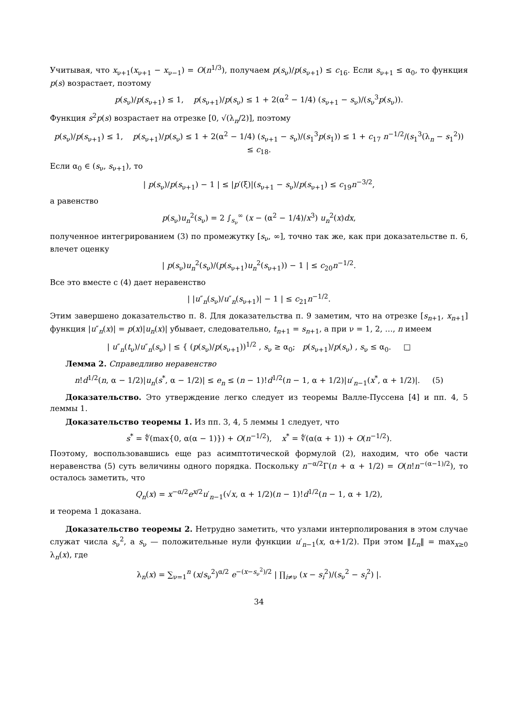Учитывая, что x<sub>ν+1</sub>(x<sub>ν+1</sub> − x<sub>ν−1</sub>) = O(n<sup>1/3</sup>), получаем p(s<sub>ν</sub>)/p(s<sub>ν+1</sub>) ≤ c<sub>16</sub>. Если s<sub>ν+1</sub> ≤ α<sub>0</sub>, то функция p(s) возрастает, поэтому
p(s<sub>ν</sub>)/p(s<sub>ν+1</sub>) ≤ 1, p(s<sub>ν+1</sub>)/p(s<sub>ν</sub>) ≤ 1 + 2(α<sup>2</sup> − 1/4) (s<sub>ν+1</sub> − s<sub>ν</sub>)/(s<sub>ν</sub><sup>3</sup>p(s<sub>ν</sub>)).
Функция s<sup>2</sup>p(s) возрастает на отрезке [0, √(λ<sub>n</sub>/2)], поэтому
p(s<sub>ν</sub>)/p(s<sub>ν+1</sub>) ≤ 1, p(s<sub>ν+1</sub>)/p(s<sub>ν</sub>) ≤ 1 + 2(α<sup>2</sup> − 1/4) (s<sub>ν+1</sub> − s<sub>ν</sub>)/(s<sub>1</sub><sup>3</sup>p(s<sub>1</sub>)) ≤ 1 + c<sub>17</sub> n<sup>−1/2</sup>/(s<sub>1</sub><sup>3</sup>(λ<sub>n</sub> − s<sub>1</sub><sup>2</sup>)) ≤ c<sub>18</sub>.
Если α<sub>0</sub> ∈ (s<sub>ν</sub>, s<sub>ν+1</sub>), то
| p(s<sub>ν</sub>)/p(s<sub>ν+1</sub>) − 1 | ≤ |p′(ξ)|(s<sub>ν+1</sub> − s<sub>ν</sub>)/p(s<sub>ν+1</sub>) ≤ c<sub>19</sub>n<sup>−3/2</sup>,
а равенство
p(s<sub>ν</sub>)u<sub>n</sub><sup>2</sup>(s<sub>ν</sub>) = 2 ∫<sub>s<sub>ν</sub></sub><sup>∞</sup> (x − (α<sup>2</sup> − 1/4)/x<sup>3</sup>) u<sub>n</sub><sup>2</sup>(x)dx,
полученное интегрированием (3) по промежутку [s<sub>ν</sub>, ∞], точно так же, как при доказательстве п. 6, влечет оценку
| p(s<sub>ν</sub>)u<sub>n</sub><sup>2</sup>(s<sub>ν</sub>)/(p(s<sub>ν+1</sub>)u<sub>n</sub><sup>2</sup>(s<sub>ν+1</sub>)) − 1 | ≤ c<sub>20</sub>n<sup>−1/2</sup>.
Все это вместе с (4) дает неравенство
| |u″<sub>n</sub>(s<sub>ν</sub>)/u″<sub>n</sub>(s<sub>ν+1</sub>)| − 1 | ≤ c<sub>21</sub>n<sup>−1/2</sup>.
Этим завершено доказательство п. 8. Для доказательства п. 9 заметим, что на отрезке [s<sub>n+1</sub>, x<sub>n+1</sub>] функция |u″<sub>n</sub>(x)| = p(x)|u<sub>n</sub>(x)| убывает, следовательно, t<sub>n+1</sub> = s<sub>n+1</sub>, а при ν = 1, 2, …, n имеем
| u″<sub>n</sub>(t<sub>ν</sub>)/u″<sub>n</sub>(s<sub>ν</sub>) | ≤ { (p(s<sub>ν</sub>)/p(s<sub>ν+1</sub>))<sup>1/2</sup> , s<sub>ν</sub> ≥ α<sub>0</sub>; p(s<sub>ν+1</sub>)/p(s<sub>ν</sub>) , s<sub>ν</sub> ≤ α<sub>0</sub>. □
Лемма 2. Справедливо неравенство
n!d<sup>1/2</sup>(n, α − 1/2)|u<sub>n</sub>(s<sup>*</sup>, α − 1/2)| ≤ e<sub>n</sub> ≤ (n − 1)!d<sup>1/2</sup>(n − 1, α + 1/2)|u′<sub>n−1</sub>(x<sup>*</sup>, α + 1/2)|. (5)
Доказательство. Это утверждение легко следует из теоремы Валле-Пуссена [4] и пп. 4, 5 леммы 1.
Доказательство теоремы 1. Из пп. 3, 4, 5 леммы 1 следует, что
s<sup>*</sup> = ∜(max{0, α(α − 1)}) + O(n<sup>−1/2</sup>), x<sup>*</sup> = ∜(α(α + 1)) + O(n<sup>−1/2</sup>).
Поэтому, воспользовавшись еще раз асимптотической формулой (2), находим, что обе части неравенства (5) суть величины одного порядка. Поскольку n<sup>−α/2</sup>Γ(n + α + 1/2) = O(n!n<sup>−(α−1)/2</sup>), то осталось заметить, что
Q<sub>n</sub>(x) = x<sup>−α/2</sup>e<sup>x/2</sup>u′<sub>n−1</sub>(√x, α + 1/2)(n − 1)!d<sup>1/2</sup>(n − 1, α + 1/2),
и теорема 1 доказана.
Доказательство теоремы 2. Нетрудно заметить, что узлами интерполирования в этом случае служат числа s<sub>ν</sub><sup>2</sup>, а s<sub>ν</sub> — положительные нули функции u′<sub>n−1</sub>(x, α+1/2). При этом ‖L<sub>n</sub>‖ = max<sub>x≥0</sub> λ<sub>n</sub>(x), где
λ<sub>n</sub>(x) = ∑<sub>ν=1</sub><sup>n</sup> (x/s<sub>ν</sub><sup>2</sup>)<sup>α/2</sup> e<sup>−(x−s<sub>ν</sub><sup>2</sup>)/2</sup> | ∏<sub>i≠ν</sub> (x − s<sub>i</sub><sup>2</sup>)/(s<sub>ν</sub><sup>2</sup> − s<sub>i</sub><sup>2</sup>) |.
34